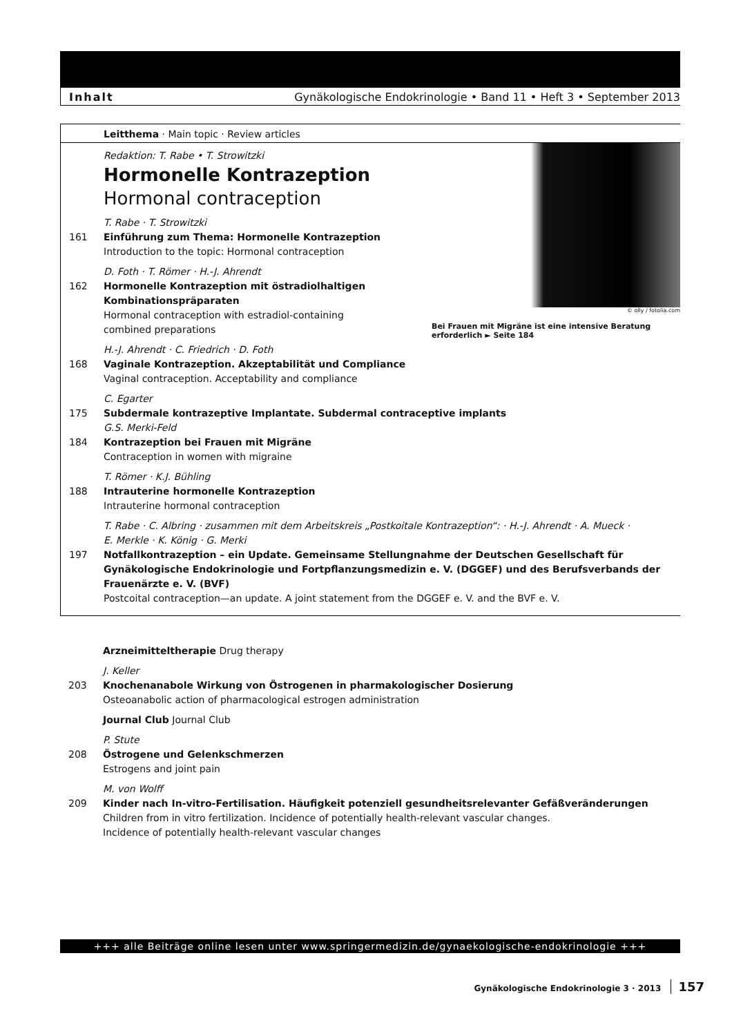Inhalt Gynäkologische Endokrinologie • Band 11 • Heft 3 • September 2013
Leitthema · Main topic · Review articles
© olly / fotolia.com
Bei Frauen mit Migräne ist eine intensive Beratung erforderlich ► Seite 184
Redaktion: T. Rabe • T. Strowitzki
Hormonelle Kontrazeption
Hormonal contraception
T. Rabe · T. Strowitzki
161 Einführung zum Thema: Hormonelle Kontrazeption
Introduction to the topic: Hormonal contraception
D. Foth · T. Römer · H.-J. Ahrendt
162 Hormonelle Kontrazeption mit östradiolhaltigen
Kombinationspräparaten
Hormonal contraception with estradiol-containing
combined preparations
H.-J. Ahrendt · C. Friedrich · D. Foth
168 Vaginale Kontrazeption. Akzeptabilität und Compliance
Vaginal contraception. Acceptability and compliance
C. Egarter
175 Subdermale kontrazeptive Implantate. Subdermal contraceptive implants
G.S. Merki-Feld
184 Kontrazeption bei Frauen mit Migräne
Contraception in women with migraine
T. Römer · K.J. Bühling
188 Intrauterine hormonelle Kontrazeption
Intrauterine hormonal contraception
T. Rabe · C. Albring · zusammen mit dem Arbeitskreis „Postkoitale Kontrazeption“: · H.-J. Ahrendt · A. Mueck ·
E. Merkle · K. König · G. Merki
197 Notfallkontrazeption – ein Update. Gemeinsame Stellungnahme der Deutschen Gesellschaft für Gynäkologische Endokrinologie und Fortpflanzungsmedizin e. V. (DGGEF) und des Berufsverbands der Frauenärzte e. V. (BVF)
Postcoital contraception—an update. A joint statement from the DGGEF e. V. and the BVF e. V.
Arzneimitteltherapie Drug therapy
J. Keller
203 Knochenanabole Wirkung von Östrogenen in pharmakologischer Dosierung
Osteoanabolic action of pharmacological estrogen administration
Journal Club Journal Club
P. Stute
208 Östrogene und Gelenkschmerzen
Estrogens and joint pain
M. von Wolff
209 Kinder nach In-vitro-Fertilisation. Häufigkeit potenziell gesundheitsrelevanter Gefäßveränderungen
Children from in vitro fertilization. Incidence of potentially health-relevant vascular changes.
Incidence of potentially health-relevant vascular changes
+++ alle Beiträge online lesen unter www.springermedizin.de/gynaekologische-endokrinologie +++
Gynäkologische Endokrinologie 3 · 2013 157